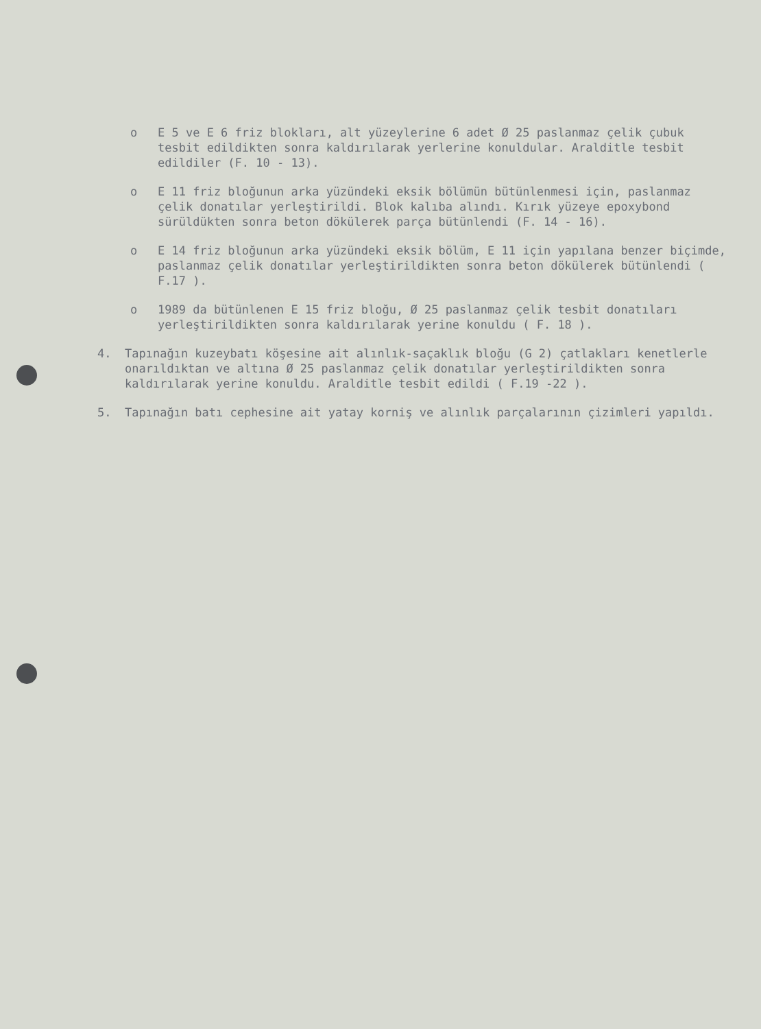o E 5 ve E 6 friz blokları, alt yüzeylerine 6 adet Ø 25 paslanmaz çelik çubuk tesbit edildikten sonra kaldırılarak yerlerine konuldular. Araldit­le tesbit edildiler (F. 10 - 13).
o E 11 friz bloğunun arka yüzündeki eksik bölümün bütünlenmesi için, paslanmaz çelik donatılar yerleştirildi. Blok kalıba alındı. Kırık yüzeye epoxybond sürüldükten sonra beton dökülerek parça bütünlendi (F. 14 - 16).
o E 14 friz bloğunun arka yüzündeki eksik bölüm, E 11 için yapılana benzer biçimde, paslanmaz çelik donatılar yerleştirildikten sonra beton dökülerek bütünlendi ( F.17 ).
o 1989 da bütünlenen E 15 friz bloğu, Ø 25 paslanmaz çelik tesbit donatıları yerleştirildikten sonra kaldırılarak yerine konuldu ( F. 18 ).
4. Tapınağın kuzeybatı köşesine ait alınlık-saçaklık bloğu (G 2) çatlakları kenetlerle onarıldıktan ve altına Ø 25 paslanmaz çelik donatılar yerleştirildikten sonra kaldırılarak yerine konuldu. Araldit­le tesbit edildi ( F.19 -22 ).
5. Tapınağın batı cephesine ait yatay korniş ve alınlık parçalarının çizimleri yapıldı.